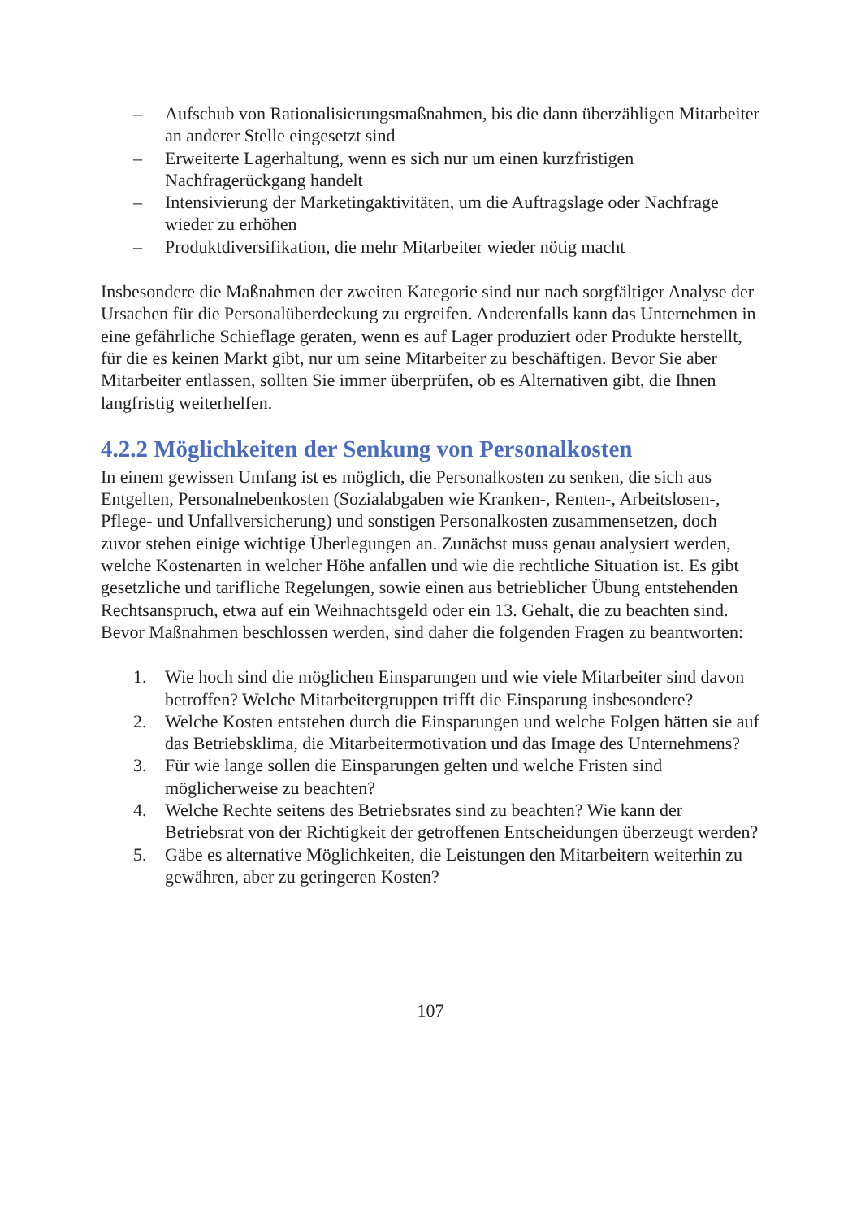– Aufschub von Rationalisierungsmaßnahmen, bis die dann überzähligen Mitarbeiter an anderer Stelle eingesetzt sind
– Erweiterte Lagerhaltung, wenn es sich nur um einen kurzfristigen Nachfragerückgang handelt
– Intensivierung der Marketingaktivitäten, um die Auftragslage oder Nachfrage wieder zu erhöhen
– Produktdiversifikation, die mehr Mitarbeiter wieder nötig macht
Insbesondere die Maßnahmen der zweiten Kategorie sind nur nach sorgfältiger Analyse der Ursachen für die Personalüberdeckung zu ergreifen. Anderenfalls kann das Unternehmen in eine gefährliche Schieflage geraten, wenn es auf Lager produziert oder Produkte herstellt, für die es keinen Markt gibt, nur um seine Mitarbeiter zu beschäftigen. Bevor Sie aber Mitarbeiter entlassen, sollten Sie immer überprüfen, ob es Alternativen gibt, die Ihnen langfristig weiterhelfen.
4.2.2 Möglichkeiten der Senkung von Personalkosten
In einem gewissen Umfang ist es möglich, die Personalkosten zu senken, die sich aus Entgelten, Personalnebenkosten (Sozialabgaben wie Kranken-, Renten-, Arbeitslosen-, Pflege- und Unfallversicherung) und sonstigen Personalkosten zusammensetzen, doch zuvor stehen einige wichtige Überlegungen an. Zunächst muss genau analysiert werden, welche Kostenarten in welcher Höhe anfallen und wie die rechtliche Situation ist. Es gibt gesetzliche und tarifliche Regelungen, sowie einen aus betrieblicher Übung entstehenden Rechtsanspruch, etwa auf ein Weihnachtsgeld oder ein 13. Gehalt, die zu beachten sind.
Bevor Maßnahmen beschlossen werden, sind daher die folgenden Fragen zu beantworten:
1. Wie hoch sind die möglichen Einsparungen und wie viele Mitarbeiter sind davon betroffen? Welche Mitarbeitergruppen trifft die Einsparung insbesondere?
2. Welche Kosten entstehen durch die Einsparungen und welche Folgen hätten sie auf das Betriebsklima, die Mitarbeitermotivation und das Image des Unternehmens?
3. Für wie lange sollen die Einsparungen gelten und welche Fristen sind möglicherweise zu beachten?
4. Welche Rechte seitens des Betriebsrates sind zu beachten? Wie kann der Betriebsrat von der Richtigkeit der getroffenen Entscheidungen überzeugt werden?
5. Gäbe es alternative Möglichkeiten, die Leistungen den Mitarbeitern weiterhin zu gewähren, aber zu geringeren Kosten?
107